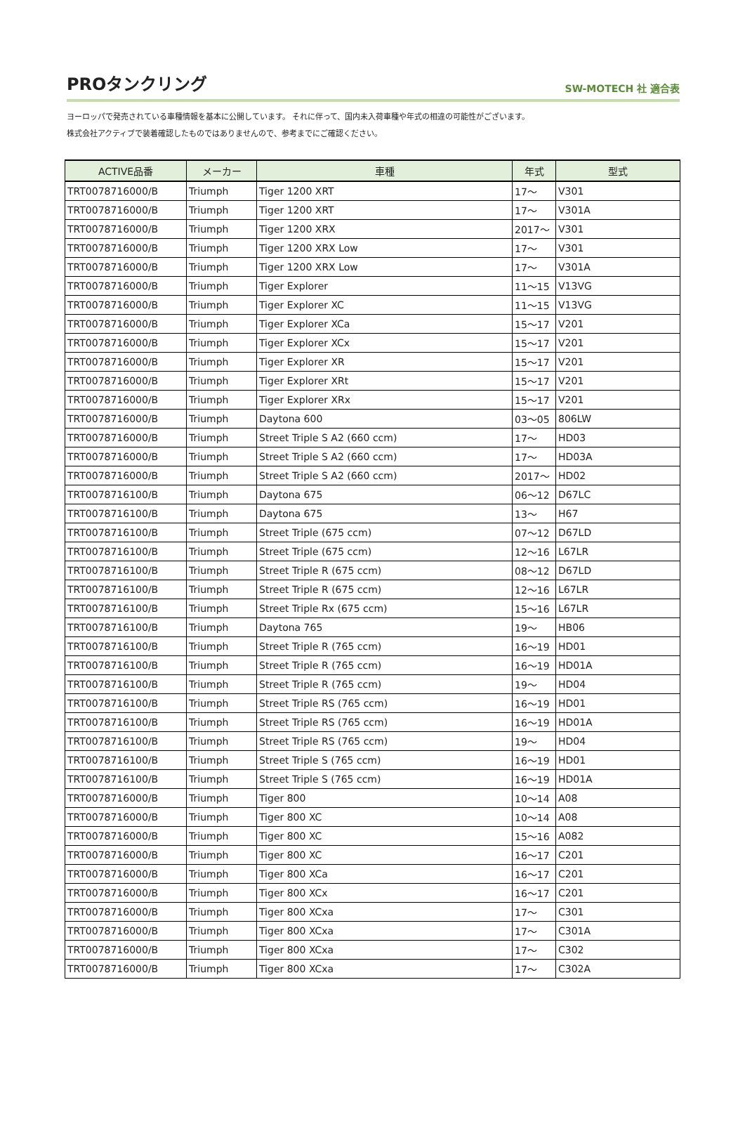PROタンクリング
SW-MOTECH 社 適合表
ヨーロッパで発売されている車種情報を基本に公開しています。 それに伴って、国内未入荷車種や年式の相違の可能性がございます。
株式会社アクティブで装着確認したものではありませんので、参考までにご確認ください。
| ACTIVE品番 | メーカー | 車種 | 年式 | 型式 |
| --- | --- | --- | --- | --- |
| TRT0078716000/B | Triumph | Tiger 1200 XRT | 17～ | V301 |
| TRT0078716000/B | Triumph | Tiger 1200 XRT | 17～ | V301A |
| TRT0078716000/B | Triumph | Tiger 1200 XRX | 2017～ | V301 |
| TRT0078716000/B | Triumph | Tiger 1200 XRX Low | 17～ | V301 |
| TRT0078716000/B | Triumph | Tiger 1200 XRX Low | 17～ | V301A |
| TRT0078716000/B | Triumph | Tiger Explorer | 11～15 | V13VG |
| TRT0078716000/B | Triumph | Tiger Explorer XC | 11～15 | V13VG |
| TRT0078716000/B | Triumph | Tiger Explorer XCa | 15～17 | V201 |
| TRT0078716000/B | Triumph | Tiger Explorer XCx | 15～17 | V201 |
| TRT0078716000/B | Triumph | Tiger Explorer XR | 15～17 | V201 |
| TRT0078716000/B | Triumph | Tiger Explorer XRt | 15～17 | V201 |
| TRT0078716000/B | Triumph | Tiger Explorer XRx | 15～17 | V201 |
| TRT0078716000/B | Triumph | Daytona 600 | 03～05 | 806LW |
| TRT0078716000/B | Triumph | Street Triple S A2 (660 ccm) | 17～ | HD03 |
| TRT0078716000/B | Triumph | Street Triple S A2 (660 ccm) | 17～ | HD03A |
| TRT0078716000/B | Triumph | Street Triple S A2 (660 ccm) | 2017～ | HD02 |
| TRT0078716100/B | Triumph | Daytona 675 | 06～12 | D67LC |
| TRT0078716100/B | Triumph | Daytona 675 | 13～ | H67 |
| TRT0078716100/B | Triumph | Street Triple (675 ccm) | 07～12 | D67LD |
| TRT0078716100/B | Triumph | Street Triple (675 ccm) | 12～16 | L67LR |
| TRT0078716100/B | Triumph | Street Triple R (675 ccm) | 08～12 | D67LD |
| TRT0078716100/B | Triumph | Street Triple R (675 ccm) | 12～16 | L67LR |
| TRT0078716100/B | Triumph | Street Triple Rx (675 ccm) | 15～16 | L67LR |
| TRT0078716100/B | Triumph | Daytona 765 | 19～ | HB06 |
| TRT0078716100/B | Triumph | Street Triple R (765 ccm) | 16～19 | HD01 |
| TRT0078716100/B | Triumph | Street Triple R (765 ccm) | 16～19 | HD01A |
| TRT0078716100/B | Triumph | Street Triple R (765 ccm) | 19～ | HD04 |
| TRT0078716100/B | Triumph | Street Triple RS (765 ccm) | 16～19 | HD01 |
| TRT0078716100/B | Triumph | Street Triple RS (765 ccm) | 16～19 | HD01A |
| TRT0078716100/B | Triumph | Street Triple RS (765 ccm) | 19～ | HD04 |
| TRT0078716100/B | Triumph | Street Triple S (765 ccm) | 16～19 | HD01 |
| TRT0078716100/B | Triumph | Street Triple S (765 ccm) | 16～19 | HD01A |
| TRT0078716000/B | Triumph | Tiger 800 | 10～14 | A08 |
| TRT0078716000/B | Triumph | Tiger 800 XC | 10～14 | A08 |
| TRT0078716000/B | Triumph | Tiger 800 XC | 15～16 | A082 |
| TRT0078716000/B | Triumph | Tiger 800 XC | 16～17 | C201 |
| TRT0078716000/B | Triumph | Tiger 800 XCa | 16～17 | C201 |
| TRT0078716000/B | Triumph | Tiger 800 XCx | 16～17 | C201 |
| TRT0078716000/B | Triumph | Tiger 800 XCxa | 17～ | C301 |
| TRT0078716000/B | Triumph | Tiger 800 XCxa | 17～ | C301A |
| TRT0078716000/B | Triumph | Tiger 800 XCxa | 17～ | C302 |
| TRT0078716000/B | Triumph | Tiger 800 XCxa | 17～ | C302A |